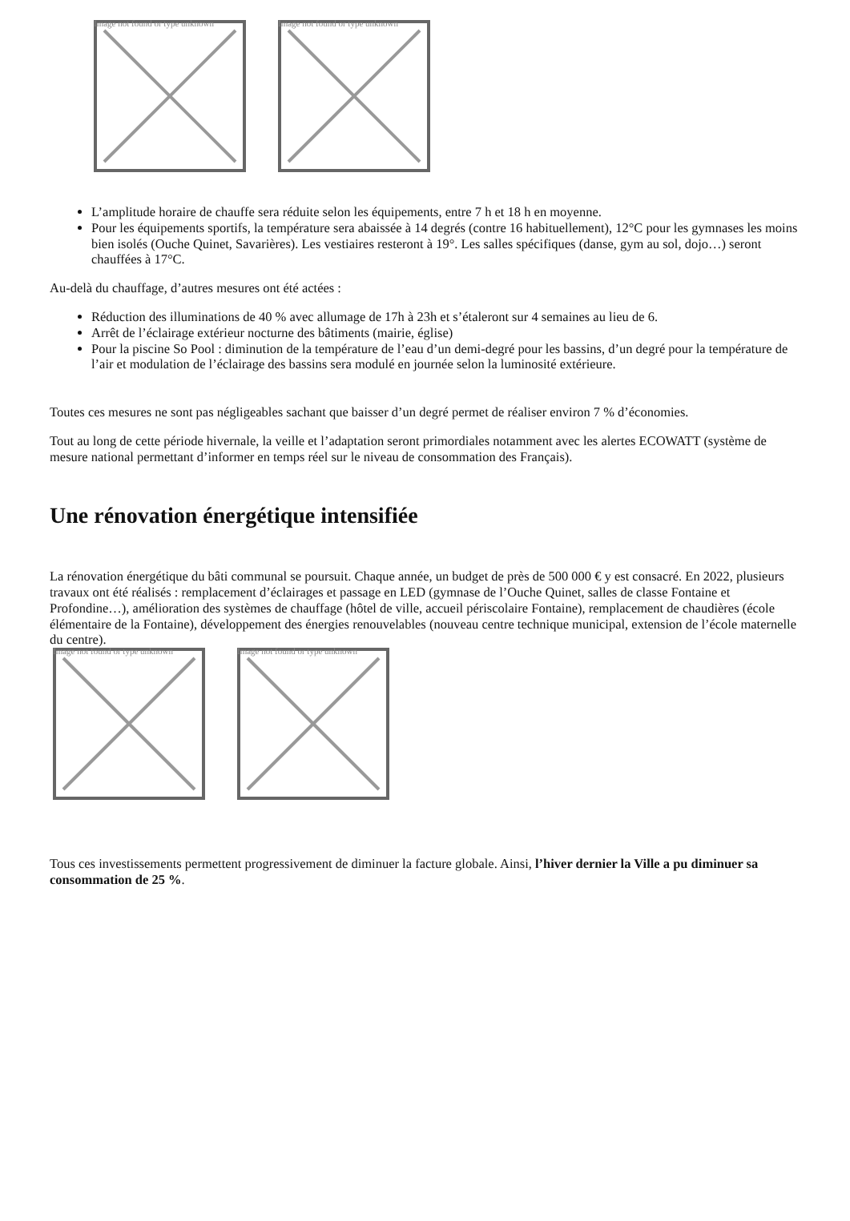Image not found or type unknown
Image not found or type unknown
L’amplitude horaire de chauffe sera réduite selon les équipements, entre 7 h et 18 h en moyenne.
Pour les équipements sportifs, la température sera abaissée à 14 degrés (contre 16 habituellement), 12°C pour les gymnases les moins bien isolés (Ouche Quinet, Savarières). Les vestiaires resteront à 19°. Les salles spécifiques (danse, gym au sol, dojo…) seront chauffées à 17°C.
Au-delà du chauffage, d’autres mesures ont été actées :
Réduction des illuminations de 40 % avec allumage de 17h à 23h et s’étaleront sur 4 semaines au lieu de 6.
Arrêt de l’éclairage extérieur nocturne des bâtiments (mairie, église)
Pour la piscine So Pool : diminution de la température de l’eau d’un demi-degré pour les bassins, d’un degré pour la température de l’air et modulation de l’éclairage des bassins sera modulé en journée selon la luminosité extérieure.
Toutes ces mesures ne sont pas négligeables sachant que baisser d’un degré permet de réaliser environ 7 % d’économies.
Tout au long de cette période hivernale, la veille et l’adaptation seront primordiales notamment avec les alertes ECOWATT (système de mesure national permettant d’informer en temps réel sur le niveau de consommation des Français).
Une rénovation énergétique intensifiée
La rénovation énergétique du bâti communal se poursuit. Chaque année, un budget de près de 500 000 € y est consacré. En 2022, plusieurs travaux ont été réalisés : remplacement d’éclairages et passage en LED (gymnase de l’Ouche Quinet, salles de classe Fontaine et Profondine…), amélioration des systèmes de chauffage (hôtel de ville, accueil périscolaire Fontaine), remplacement de chaudières (école élémentaire de la Fontaine), développement des énergies renouvelables (nouveau centre technique municipal, extension de l’école maternelle du centre).
Image not found or type unknown
Image not found or type unknown
Tous ces investissements permettent progressivement de diminuer la facture globale. Ainsi, l’hiver dernier la Ville a pu diminuer sa consommation de 25 %.